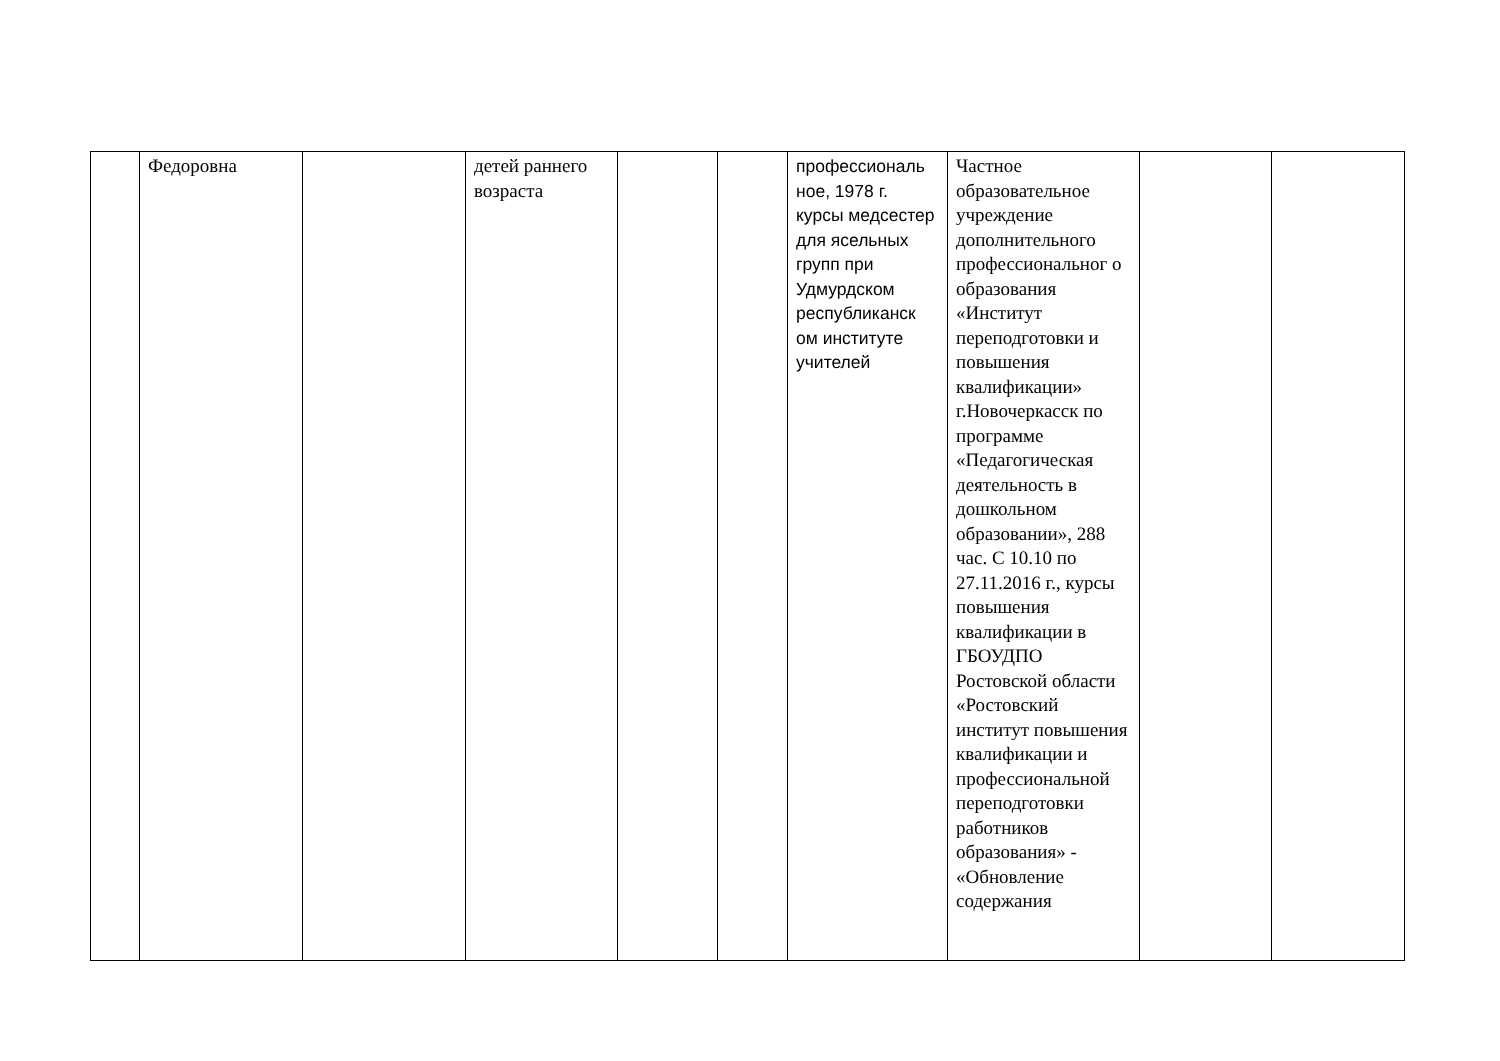| | Федоровна | | детей раннего возраста | | | профессиональ ное, 1978 г. курсы медсестер для ясельных групп при Удмурдском республиканск ом институте учителей | Частное образовательное учреждение дополнительного профессиональног о образования «Институт переподготовки и повышения квалификации» г.Новочеркасск по программе «Педагогическая деятельность в дошкольном образовании», 288 час. С 10.10 по 27.11.2016 г., курсы повышения квалификации в ГБОУДПО Ростовской области «Ростовский институт повышения квалификации и профессиональной переподготовки работников образования» - «Обновление содержания | | |